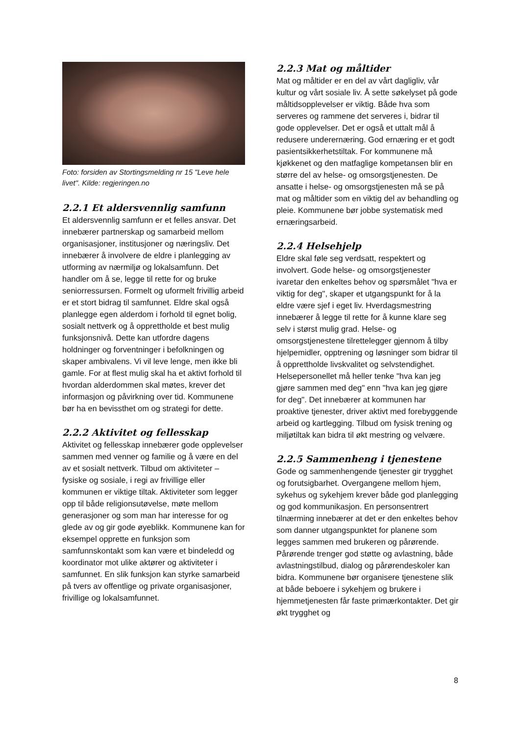Foto: forsiden av Stortingsmelding nr 15 "Leve hele livet". Kilde: regjeringen.no
2.2.1 Et aldersvennlig samfunn
Et aldersvennlig samfunn er et felles ansvar. Det innebærer partnerskap og samarbeid mellom organisasjoner, institusjoner og næringsliv. Det innebærer å involvere de eldre i planlegging av utforming av nærmiljø og lokalsamfunn. Det handler om å se, legge til rette for og bruke seniorressursen. Formelt og uformelt frivillig arbeid er et stort bidrag til samfunnet. Eldre skal også planlegge egen alderdom i forhold til egnet bolig, sosialt nettverk og å opprettholde et best mulig funksjonsnivå. Dette kan utfordre dagens holdninger og forventninger i befolkningen og skaper ambivalens. Vi vil leve lenge, men ikke bli gamle. For at flest mulig skal ha et aktivt forhold til hvordan alderdommen skal møtes, krever det informasjon og påvirkning over tid. Kommunene bør ha en bevissthet om og strategi for dette.
2.2.2 Aktivitet og fellesskap
Aktivitet og fellesskap innebærer gode opplevelser sammen med venner og familie og å være en del av et sosialt nettverk. Tilbud om aktiviteter – fysiske og sosiale, i regi av frivillige eller kommunen er viktige tiltak. Aktiviteter som legger opp til både religionsutøvelse, møte mellom generasjoner og som man har interesse for og glede av og gir gode øyeblikk. Kommunene kan for eksempel opprette en funksjon som samfunnskontakt som kan være et bindeledd og koordinator mot ulike aktører og aktiviteter i samfunnet. En slik funksjon kan styrke samarbeid på tvers av offentlige og private organisasjoner, frivillige og lokalsamfunnet.
2.2.3 Mat og måltider
Mat og måltider er en del av vårt dagligliv, vår kultur og vårt sosiale liv. Å sette søkelyset på gode måltidsopplevelser er viktig. Både hva som serveres og rammene det serveres i, bidrar til gode opplevelser. Det er også et uttalt mål å redusere underernæring. God ernæring er et godt pasientsikkerhetstiltak. For kommunene må kjøkkenet og den matfaglige kompetansen blir en større del av helse- og omsorgstjenesten. De ansatte i helse- og omsorgstjenesten må se på mat og måltider som en viktig del av behandling og pleie. Kommunene bør jobbe systematisk med ernæringsarbeid.
2.2.4 Helsehjelp
Eldre skal føle seg verdsatt, respektert og involvert. Gode helse- og omsorgstjenester ivaretar den enkeltes behov og spørsmålet "hva er viktig for deg", skaper et utgangspunkt for å la eldre være sjef i eget liv. Hverdagsmestring innebærer å legge til rette for å kunne klare seg selv i størst mulig grad. Helse- og omsorgstjenestene tilrettelegger gjennom å tilby hjelpemidler, opptrening og løsninger som bidrar til å opprettholde livskvalitet og selvstendighet. Helsepersonellet må heller tenke "hva kan jeg gjøre sammen med deg" enn "hva kan jeg gjøre for deg". Det innebærer at kommunen har proaktive tjenester, driver aktivt med forebyggende arbeid og kartlegging. Tilbud om fysisk trening og miljøtiltak kan bidra til økt mestring og velvære.
2.2.5 Sammenheng i tjenestene
Gode og sammenhengende tjenester gir trygghet og forutsigbarhet. Overgangene mellom hjem, sykehus og sykehjem krever både god planlegging og god kommunikasjon. En personsentrert tilnærming innebærer at det er den enkeltes behov som danner utgangspunktet for planene som legges sammen med brukeren og pårørende. Pårørende trenger god støtte og avlastning, både avlastningstilbud, dialog og pårørendeskoler kan bidra. Kommunene bør organisere tjenestene slik at både beboere i sykehjem og brukere i hjemmetjenesten får faste primærkontakter. Det gir økt trygghet og
8